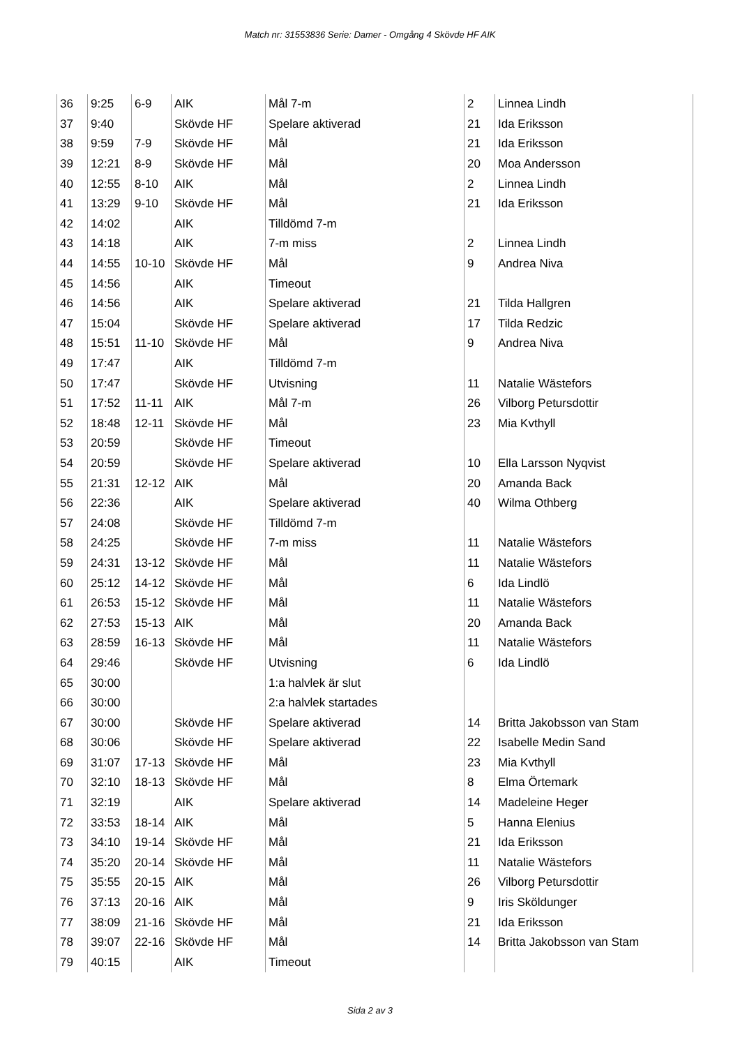Match nr: 31553836 Serie: Damer - Omgång 4 Skövde HF AIK
| 36 | 9:25 | 6-9 | AIK | Mål 7-m | 2 | Linnea Lindh |
| 37 | 9:40 | | Skövde HF | Spelare aktiverad | 21 | Ida Eriksson |
| 38 | 9:59 | 7-9 | Skövde HF | Mål | 21 | Ida Eriksson |
| 39 | 12:21 | 8-9 | Skövde HF | Mål | 20 | Moa Andersson |
| 40 | 12:55 | 8-10 | AIK | Mål | 2 | Linnea Lindh |
| 41 | 13:29 | 9-10 | Skövde HF | Mål | 21 | Ida Eriksson |
| 42 | 14:02 | | AIK | Tilldömd 7-m | | |
| 43 | 14:18 | | AIK | 7-m miss | 2 | Linnea Lindh |
| 44 | 14:55 | 10-10 | Skövde HF | Mål | 9 | Andrea Niva |
| 45 | 14:56 | | AIK | Timeout | | |
| 46 | 14:56 | | AIK | Spelare aktiverad | 21 | Tilda Hallgren |
| 47 | 15:04 | | Skövde HF | Spelare aktiverad | 17 | Tilda Redzic |
| 48 | 15:51 | 11-10 | Skövde HF | Mål | 9 | Andrea Niva |
| 49 | 17:47 | | AIK | Tilldömd 7-m | | |
| 50 | 17:47 | | Skövde HF | Utvisning | 11 | Natalie Wästefors |
| 51 | 17:52 | 11-11 | AIK | Mål 7-m | 26 | Vilborg Petursdottir |
| 52 | 18:48 | 12-11 | Skövde HF | Mål | 23 | Mia Kvthyll |
| 53 | 20:59 | | Skövde HF | Timeout | | |
| 54 | 20:59 | | Skövde HF | Spelare aktiverad | 10 | Ella Larsson Nyqvist |
| 55 | 21:31 | 12-12 | AIK | Mål | 20 | Amanda Back |
| 56 | 22:36 | | AIK | Spelare aktiverad | 40 | Wilma Othberg |
| 57 | 24:08 | | Skövde HF | Tilldömd 7-m | | |
| 58 | 24:25 | | Skövde HF | 7-m miss | 11 | Natalie Wästefors |
| 59 | 24:31 | 13-12 | Skövde HF | Mål | 11 | Natalie Wästefors |
| 60 | 25:12 | 14-12 | Skövde HF | Mål | 6 | Ida Lindlö |
| 61 | 26:53 | 15-12 | Skövde HF | Mål | 11 | Natalie Wästefors |
| 62 | 27:53 | 15-13 | AIK | Mål | 20 | Amanda Back |
| 63 | 28:59 | 16-13 | Skövde HF | Mål | 11 | Natalie Wästefors |
| 64 | 29:46 | | Skövde HF | Utvisning | 6 | Ida Lindlö |
| 65 | 30:00 | | | 1:a halvlek är slut | | |
| 66 | 30:00 | | | 2:a halvlek startades | | |
| 67 | 30:00 | | Skövde HF | Spelare aktiverad | 14 | Britta Jakobsson van Stam |
| 68 | 30:06 | | Skövde HF | Spelare aktiverad | 22 | Isabelle Medin Sand |
| 69 | 31:07 | 17-13 | Skövde HF | Mål | 23 | Mia Kvthyll |
| 70 | 32:10 | 18-13 | Skövde HF | Mål | 8 | Elma Örtemark |
| 71 | 32:19 | | AIK | Spelare aktiverad | 14 | Madeleine Heger |
| 72 | 33:53 | 18-14 | AIK | Mål | 5 | Hanna Elenius |
| 73 | 34:10 | 19-14 | Skövde HF | Mål | 21 | Ida Eriksson |
| 74 | 35:20 | 20-14 | Skövde HF | Mål | 11 | Natalie Wästefors |
| 75 | 35:55 | 20-15 | AIK | Mål | 26 | Vilborg Petursdottir |
| 76 | 37:13 | 20-16 | AIK | Mål | 9 | Iris Sköldunger |
| 77 | 38:09 | 21-16 | Skövde HF | Mål | 21 | Ida Eriksson |
| 78 | 39:07 | 22-16 | Skövde HF | Mål | 14 | Britta Jakobsson van Stam |
| 79 | 40:15 | | AIK | Timeout | | |
Sida 2 av 3